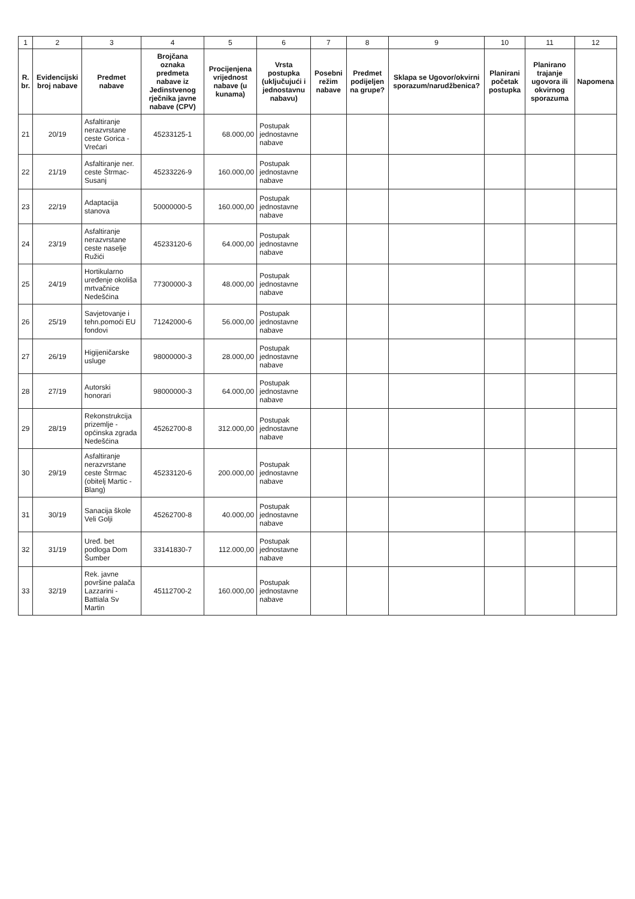| 1 | 2 | 3 | 4 | 5 | 6 | 7 | 8 | 9 | 10 | 11 | 12 |
| --- | --- | --- | --- | --- | --- | --- | --- | --- | --- | --- | --- |
| R. br. | Evidencijski broj nabave | Predmet nabave | Brojčana oznaka predmeta nabave iz Jedinstvenog rječnika javne nabave (CPV) | Procijenjena vrijednost nabave (u kunama) | Vrsta postupka (uključujući i jednostavnu nabavu) | Posebni režim nabave | Predmet podijeljen na grupe? | Sklapa se Ugovor/okvirni sporazum/narudžbenica? | Planirani početak postupka | Planirano trajanje ugovora ili okvirnog sporazuma | Napomena |
| 21 | 20/19 | Asfaltiranje nerazvrstane ceste Gorica -Vrećari | 45233125-1 | 68.000,00 | Postupak jednostavne nabave | | | | | | |
| 22 | 21/19 | Asfaltiranje ner. ceste Štrmac-Susanj | 45233226-9 | 160.000,00 | Postupak jednostavne nabave | | | | | | |
| 23 | 22/19 | Adaptacija stanova | 50000000-5 | 160.000,00 | Postupak jednostavne nabave | | | | | | |
| 24 | 23/19 | Asfaltiranje nerazvrstane ceste naselje Ružići | 45233120-6 | 64.000,00 | Postupak jednostavne nabave | | | | | | |
| 25 | 24/19 | Hortikularno uređenje okoliša mrtvačnice Nedešćina | 77300000-3 | 48.000,00 | Postupak jednostavne nabave | | | | | | |
| 26 | 25/19 | Savjetovanje i tehn.pomoći EU fondovi | 71242000-6 | 56.000,00 | Postupak jednostavne nabave | | | | | | |
| 27 | 26/19 | Higijeničarske usluge | 98000000-3 | 28.000,00 | Postupak jednostavne nabave | | | | | | |
| 28 | 27/19 | Autorski honorari | 98000000-3 | 64.000,00 | Postupak jednostavne nabave | | | | | | |
| 29 | 28/19 | Rekonstrukcija prizemlje - općinska zgrada Nedešćina | 45262700-8 | 312.000,00 | Postupak jednostavne nabave | | | | | | |
| 30 | 29/19 | Asfaltiranje nerazvrstane ceste Štrmac (obitelj Martic - Blang) | 45233120-6 | 200.000,00 | Postupak jednostavne nabave | | | | | | |
| 31 | 30/19 | Sanacija škole Veli Golji | 45262700-8 | 40.000,00 | Postupak jednostavne nabave | | | | | | |
| 32 | 31/19 | Uređ. bet podloga Dom Šumber | 33141830-7 | 112.000,00 | Postupak jednostavne nabave | | | | | | |
| 33 | 32/19 | Rek. javne površine palača Lazzarini -Battiala Sv Martin | 45112700-2 | 160.000,00 | Postupak jednostavne nabave | | | | | | |